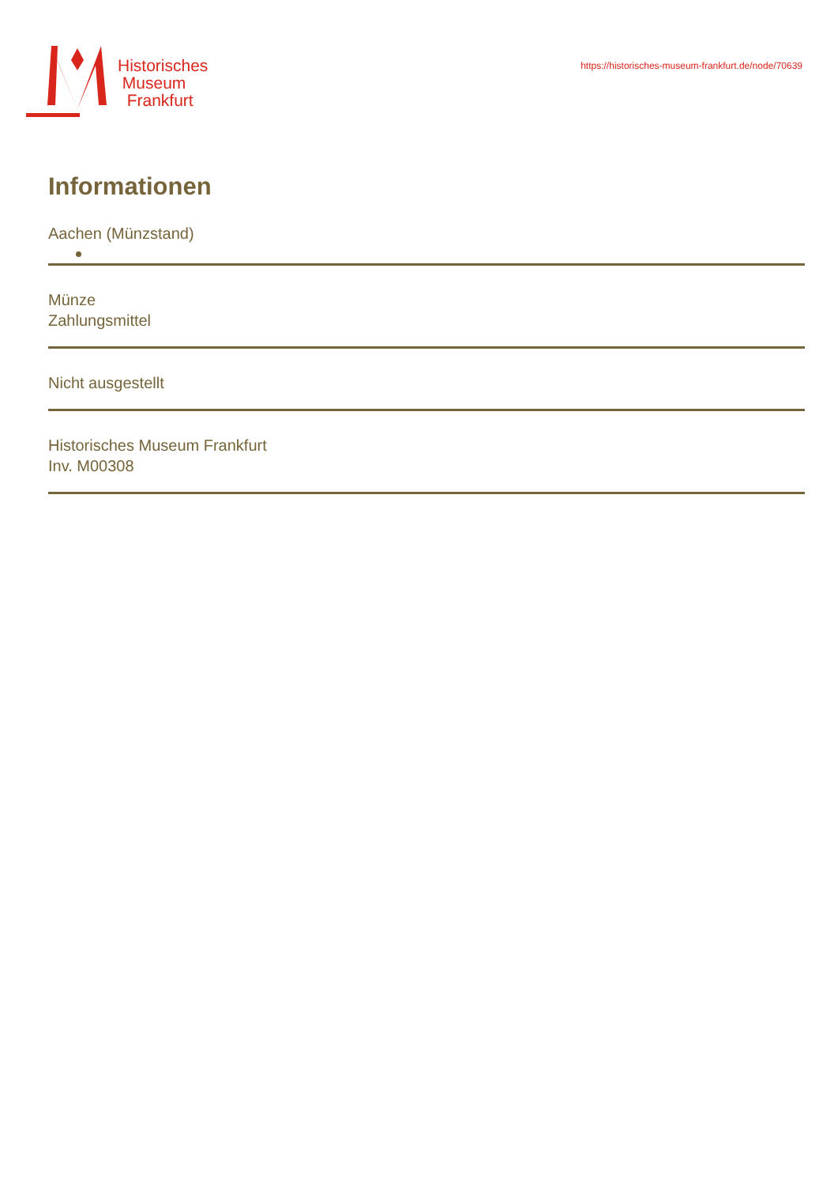Historisches
Museum
Frankfurt
https://historisches-museum-frankfurt.de/node/70639
Informationen
Aachen (Münzstand)
Münze
Zahlungsmittel
Nicht ausgestellt
Historisches Museum Frankfurt
Inv. M00308